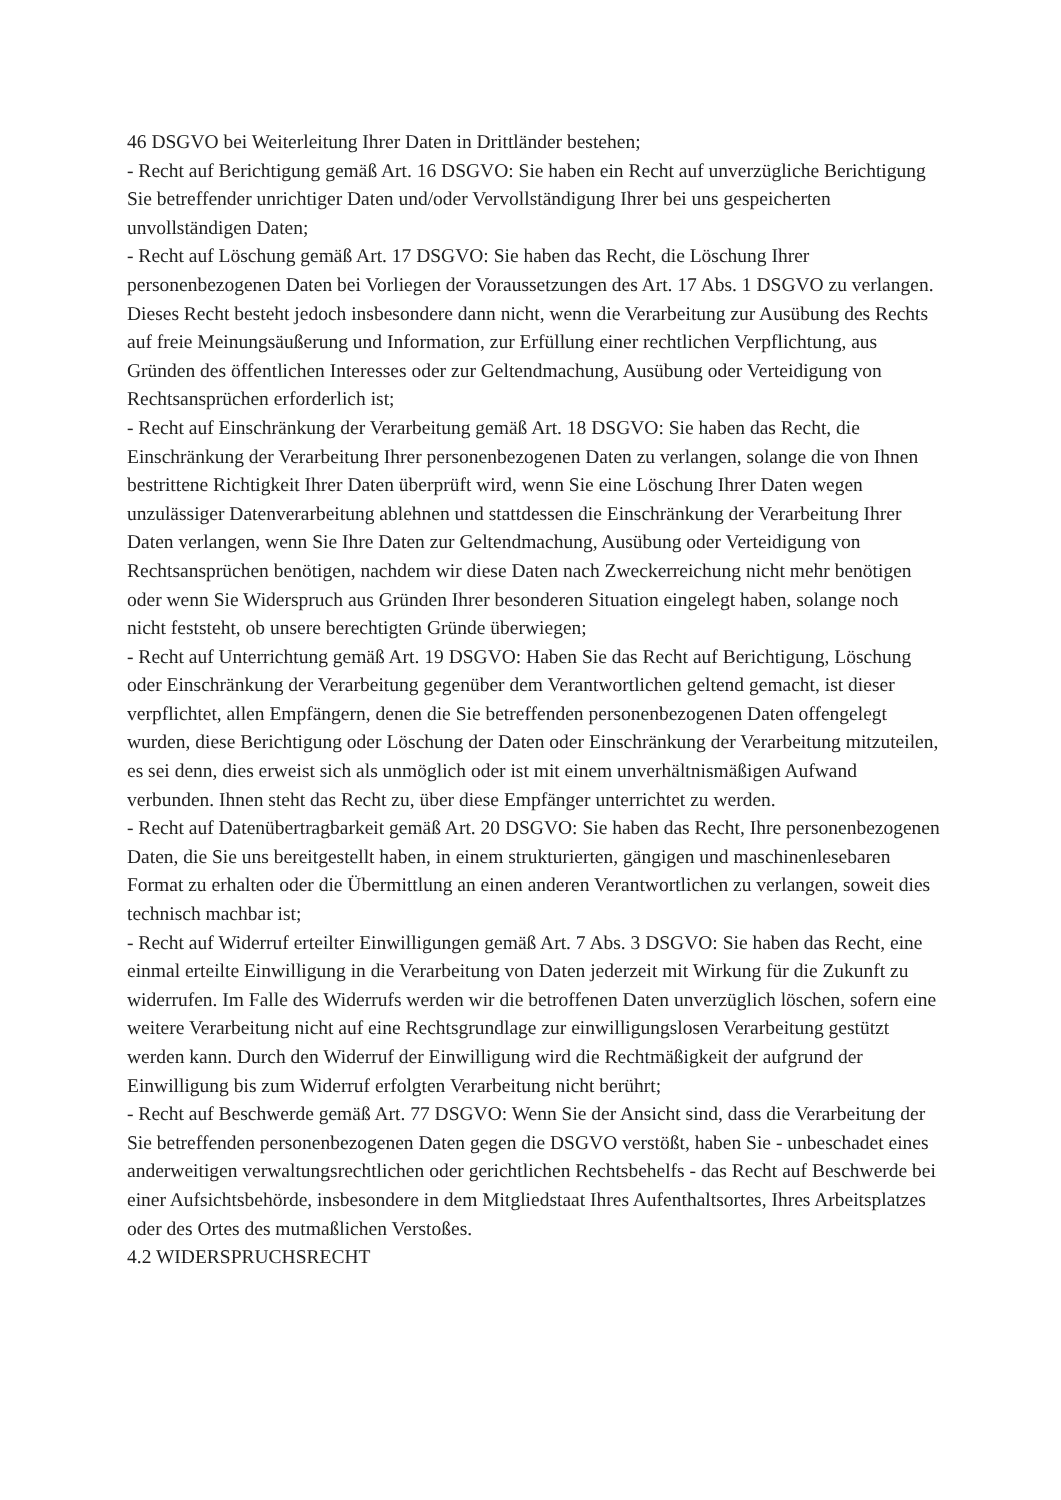46 DSGVO bei Weiterleitung Ihrer Daten in Drittländer bestehen;
- Recht auf Berichtigung gemäß Art. 16 DSGVO: Sie haben ein Recht auf unverzügliche Berichtigung Sie betreffender unrichtiger Daten und/oder Vervollständigung Ihrer bei uns gespeicherten unvollständigen Daten;
- Recht auf Löschung gemäß Art. 17 DSGVO: Sie haben das Recht, die Löschung Ihrer personenbezogenen Daten bei Vorliegen der Voraussetzungen des Art. 17 Abs. 1 DSGVO zu verlangen. Dieses Recht besteht jedoch insbesondere dann nicht, wenn die Verarbeitung zur Ausübung des Rechts auf freie Meinungsäußerung und Information, zur Erfüllung einer rechtlichen Verpflichtung, aus Gründen des öffentlichen Interesses oder zur Geltendmachung, Ausübung oder Verteidigung von Rechtsansprüchen erforderlich ist;
- Recht auf Einschränkung der Verarbeitung gemäß Art. 18 DSGVO: Sie haben das Recht, die Einschränkung der Verarbeitung Ihrer personenbezogenen Daten zu verlangen, solange die von Ihnen bestrittene Richtigkeit Ihrer Daten überprüft wird, wenn Sie eine Löschung Ihrer Daten wegen unzulässiger Datenverarbeitung ablehnen und stattdessen die Einschränkung der Verarbeitung Ihrer Daten verlangen, wenn Sie Ihre Daten zur Geltendmachung, Ausübung oder Verteidigung von Rechtsansprüchen benötigen, nachdem wir diese Daten nach Zweckerreichung nicht mehr benötigen oder wenn Sie Widerspruch aus Gründen Ihrer besonderen Situation eingelegt haben, solange noch nicht feststeht, ob unsere berechtigten Gründe überwiegen;
- Recht auf Unterrichtung gemäß Art. 19 DSGVO: Haben Sie das Recht auf Berichtigung, Löschung oder Einschränkung der Verarbeitung gegenüber dem Verantwortlichen geltend gemacht, ist dieser verpflichtet, allen Empfängern, denen die Sie betreffenden personenbezogenen Daten offengelegt wurden, diese Berichtigung oder Löschung der Daten oder Einschränkung der Verarbeitung mitzuteilen, es sei denn, dies erweist sich als unmöglich oder ist mit einem unverhältnismäßigen Aufwand verbunden. Ihnen steht das Recht zu, über diese Empfänger unterrichtet zu werden.
- Recht auf Datenübertragbarkeit gemäß Art. 20 DSGVO: Sie haben das Recht, Ihre personenbezogenen Daten, die Sie uns bereitgestellt haben, in einem strukturierten, gängigen und maschinenlesebaren Format zu erhalten oder die Übermittlung an einen anderen Verantwortlichen zu verlangen, soweit dies technisch machbar ist;
- Recht auf Widerruf erteilter Einwilligungen gemäß Art. 7 Abs. 3 DSGVO: Sie haben das Recht, eine einmal erteilte Einwilligung in die Verarbeitung von Daten jederzeit mit Wirkung für die Zukunft zu widerrufen. Im Falle des Widerrufs werden wir die betroffenen Daten unverzüglich löschen, sofern eine weitere Verarbeitung nicht auf eine Rechtsgrundlage zur einwilligungslosen Verarbeitung gestützt werden kann. Durch den Widerruf der Einwilligung wird die Rechtmäßigkeit der aufgrund der Einwilligung bis zum Widerruf erfolgten Verarbeitung nicht berührt;
- Recht auf Beschwerde gemäß Art. 77 DSGVO: Wenn Sie der Ansicht sind, dass die Verarbeitung der Sie betreffenden personenbezogenen Daten gegen die DSGVO verstößt, haben Sie - unbeschadet eines anderweitigen verwaltungsrechtlichen oder gerichtlichen Rechtsbehelfs - das Recht auf Beschwerde bei einer Aufsichtsbehörde, insbesondere in dem Mitgliedstaat Ihres Aufenthaltsortes, Ihres Arbeitsplatzes oder des Ortes des mutmaßlichen Verstoßes.
4.2 WIDERSPRUCHSRECHT